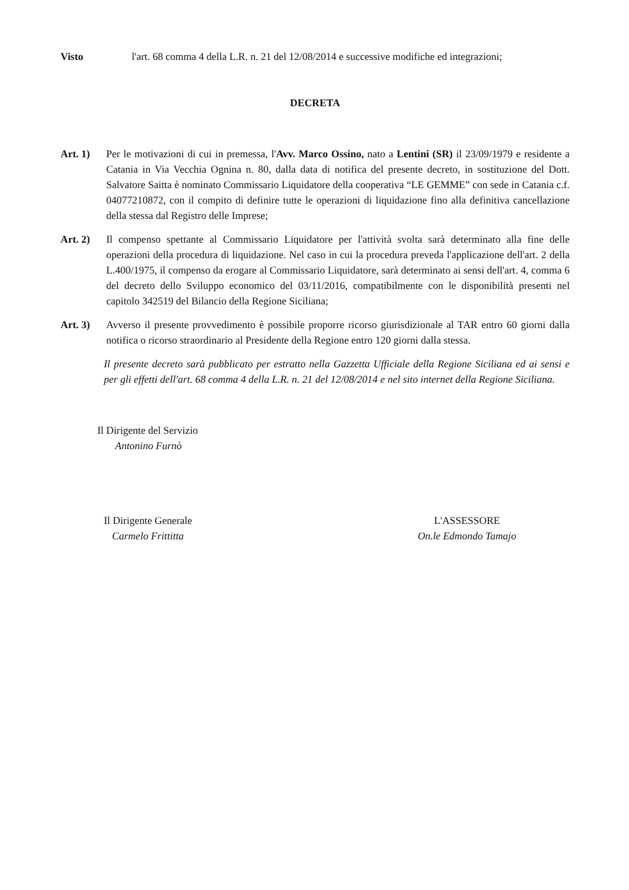Visto l'art. 68 comma 4 della L.R. n. 21 del 12/08/2014 e successive modifiche ed integrazioni;
DECRETA
Art. 1) Per le motivazioni di cui in premessa, l'Avv. Marco Ossino, nato a Lentini (SR) il 23/09/1979 e residente a Catania in Via Vecchia Ognina n. 80, dalla data di notifica del presente decreto, in sostituzione del Dott. Salvatore Saitta è nominato Commissario Liquidatore della cooperativa “LE GEMME” con sede in Catania c.f. 04077210872, con il compito di definire tutte le operazioni di liquidazione fino alla definitiva cancellazione della stessa dal Registro delle Imprese;
Art. 2) Il compenso spettante al Commissario Liquidatore per l'attività svolta sarà determinato alla fine delle operazioni della procedura di liquidazione. Nel caso in cui la procedura preveda l'applicazione dell'art. 2 della L.400/1975, il compenso da erogare al Commissario Liquidatore, sarà determinato ai sensi dell'art. 4, comma 6 del decreto dello Sviluppo economico del 03/11/2016, compatibilmente con le disponibilità presenti nel capitolo 342519 del Bilancio della Regione Siciliana;
Art. 3) Avverso il presente provvedimento è possibile proporre ricorso giurisdizionale al TAR entro 60 giorni dalla notifica o ricorso straordinario al Presidente della Regione entro 120 giorni dalla stessa.
Il presente decreto sarà pubblicato per estratto nella Gazzetta Ufficiale della Regione Siciliana ed ai sensi e per gli effetti dell'art. 68 comma 4 della L.R. n. 21 del 12/08/2014 e nel sito internet della Regione Siciliana.
Il Dirigente del Servizio
Antonino Furnò
Il Dirigente Generale
Carmelo Frittitta
L'ASSESSORE
On.le Edmondo Tamajo